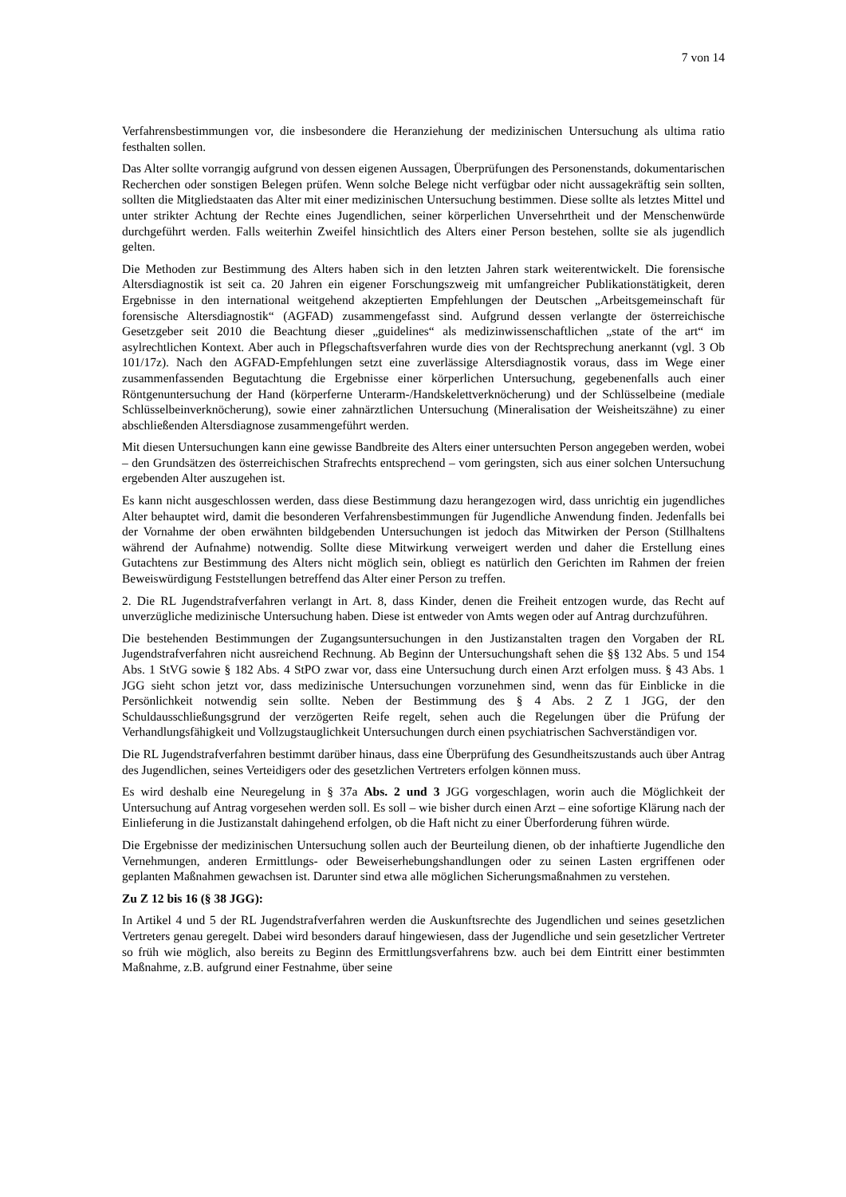7 von 14
Verfahrensbestimmungen vor, die insbesondere die Heranziehung der medizinischen Untersuchung als ultima ratio festhalten sollen.
Das Alter sollte vorrangig aufgrund von dessen eigenen Aussagen, Überprüfungen des Personenstands, dokumentarischen Recherchen oder sonstigen Belegen prüfen. Wenn solche Belege nicht verfügbar oder nicht aussagekräftig sein sollten, sollten die Mitgliedstaaten das Alter mit einer medizinischen Untersuchung bestimmen. Diese sollte als letztes Mittel und unter strikter Achtung der Rechte eines Jugendlichen, seiner körperlichen Unversehrtheit und der Menschenwürde durchgeführt werden. Falls weiterhin Zweifel hinsichtlich des Alters einer Person bestehen, sollte sie als jugendlich gelten.
Die Methoden zur Bestimmung des Alters haben sich in den letzten Jahren stark weiterentwickelt. Die forensische Altersdiagnostik ist seit ca. 20 Jahren ein eigener Forschungszweig mit umfangreicher Publikationstätigkeit, deren Ergebnisse in den international weitgehend akzeptierten Empfehlungen der Deutschen „Arbeitsgemeinschaft für forensische Altersdiagnostik“ (AGFAD) zusammengefasst sind. Aufgrund dessen verlangte der österreichische Gesetzgeber seit 2010 die Beachtung dieser „guidelines“ als medizinwissenschaftlichen „state of the art“ im asylrechtlichen Kontext. Aber auch in Pflegschaftsverfahren wurde dies von der Rechtsprechung anerkannt (vgl. 3 Ob 101/17z). Nach den AGFAD-Empfehlungen setzt eine zuverlässige Altersdiagnostik voraus, dass im Wege einer zusammenfassenden Begutachtung die Ergebnisse einer körperlichen Untersuchung, gegebenenfalls auch einer Röntgenuntersuchung der Hand (körperferne Unterarm-/Handskelettverknöcherung) und der Schlüsselbeine (mediale Schlüsselbeinverknöcherung), sowie einer zahnärztlichen Untersuchung (Mineralisation der Weisheitszähne) zu einer abschließenden Altersdiagnose zusammengeführt werden.
Mit diesen Untersuchungen kann eine gewisse Bandbreite des Alters einer untersuchten Person angegeben werden, wobei – den Grundsätzen des österreichischen Strafrechts entsprechend – vom geringsten, sich aus einer solchen Untersuchung ergebenden Alter auszugehen ist.
Es kann nicht ausgeschlossen werden, dass diese Bestimmung dazu herangezogen wird, dass unrichtig ein jugendliches Alter behauptet wird, damit die besonderen Verfahrensbestimmungen für Jugendliche Anwendung finden. Jedenfalls bei der Vornahme der oben erwähnten bildgebenden Untersuchungen ist jedoch das Mitwirken der Person (Stillhaltens während der Aufnahme) notwendig. Sollte diese Mitwirkung verweigert werden und daher die Erstellung eines Gutachtens zur Bestimmung des Alters nicht möglich sein, obliegt es natürlich den Gerichten im Rahmen der freien Beweiswürdigung Feststellungen betreffend das Alter einer Person zu treffen.
2. Die RL Jugendstrafverfahren verlangt in Art. 8, dass Kinder, denen die Freiheit entzogen wurde, das Recht auf unverzügliche medizinische Untersuchung haben. Diese ist entweder von Amts wegen oder auf Antrag durchzuführen.
Die bestehenden Bestimmungen der Zugangsuntersuchungen in den Justizanstalten tragen den Vorgaben der RL Jugendstrafverfahren nicht ausreichend Rechnung. Ab Beginn der Untersuchungshaft sehen die §§ 132 Abs. 5 und 154 Abs. 1 StVG sowie § 182 Abs. 4 StPO zwar vor, dass eine Untersuchung durch einen Arzt erfolgen muss. § 43 Abs. 1 JGG sieht schon jetzt vor, dass medizinische Untersuchungen vorzunehmen sind, wenn das für Einblicke in die Persönlichkeit notwendig sein sollte. Neben der Bestimmung des § 4 Abs. 2 Z 1 JGG, der den Schuldausschließungsgrund der verzögerten Reife regelt, sehen auch die Regelungen über die Prüfung der Verhandlungsfähigkeit und Vollzugstauglichkeit Untersuchungen durch einen psychiatrischen Sachverständigen vor.
Die RL Jugendstrafverfahren bestimmt darüber hinaus, dass eine Überprüfung des Gesundheitszustands auch über Antrag des Jugendlichen, seines Verteidigers oder des gesetzlichen Vertreters erfolgen können muss.
Es wird deshalb eine Neuregelung in § 37a Abs. 2 und 3 JGG vorgeschlagen, worin auch die Möglichkeit der Untersuchung auf Antrag vorgesehen werden soll. Es soll – wie bisher durch einen Arzt – eine sofortige Klärung nach der Einlieferung in die Justizanstalt dahingehend erfolgen, ob die Haft nicht zu einer Überforderung führen würde.
Die Ergebnisse der medizinischen Untersuchung sollen auch der Beurteilung dienen, ob der inhaftierte Jugendliche den Vernehmungen, anderen Ermittlungs- oder Beweiserhebungshandlungen oder zu seinen Lasten ergriffenen oder geplanten Maßnahmen gewachsen ist. Darunter sind etwa alle möglichen Sicherungsmaßnahmen zu verstehen.
Zu Z 12 bis 16 (§ 38 JGG):
In Artikel 4 und 5 der RL Jugendstrafverfahren werden die Auskunftsrechte des Jugendlichen und seines gesetzlichen Vertreters genau geregelt. Dabei wird besonders darauf hingewiesen, dass der Jugendliche und sein gesetzlicher Vertreter so früh wie möglich, also bereits zu Beginn des Ermittlungsverfahrens bzw. auch bei dem Eintritt einer bestimmten Maßnahme, z.B. aufgrund einer Festnahme, über seine